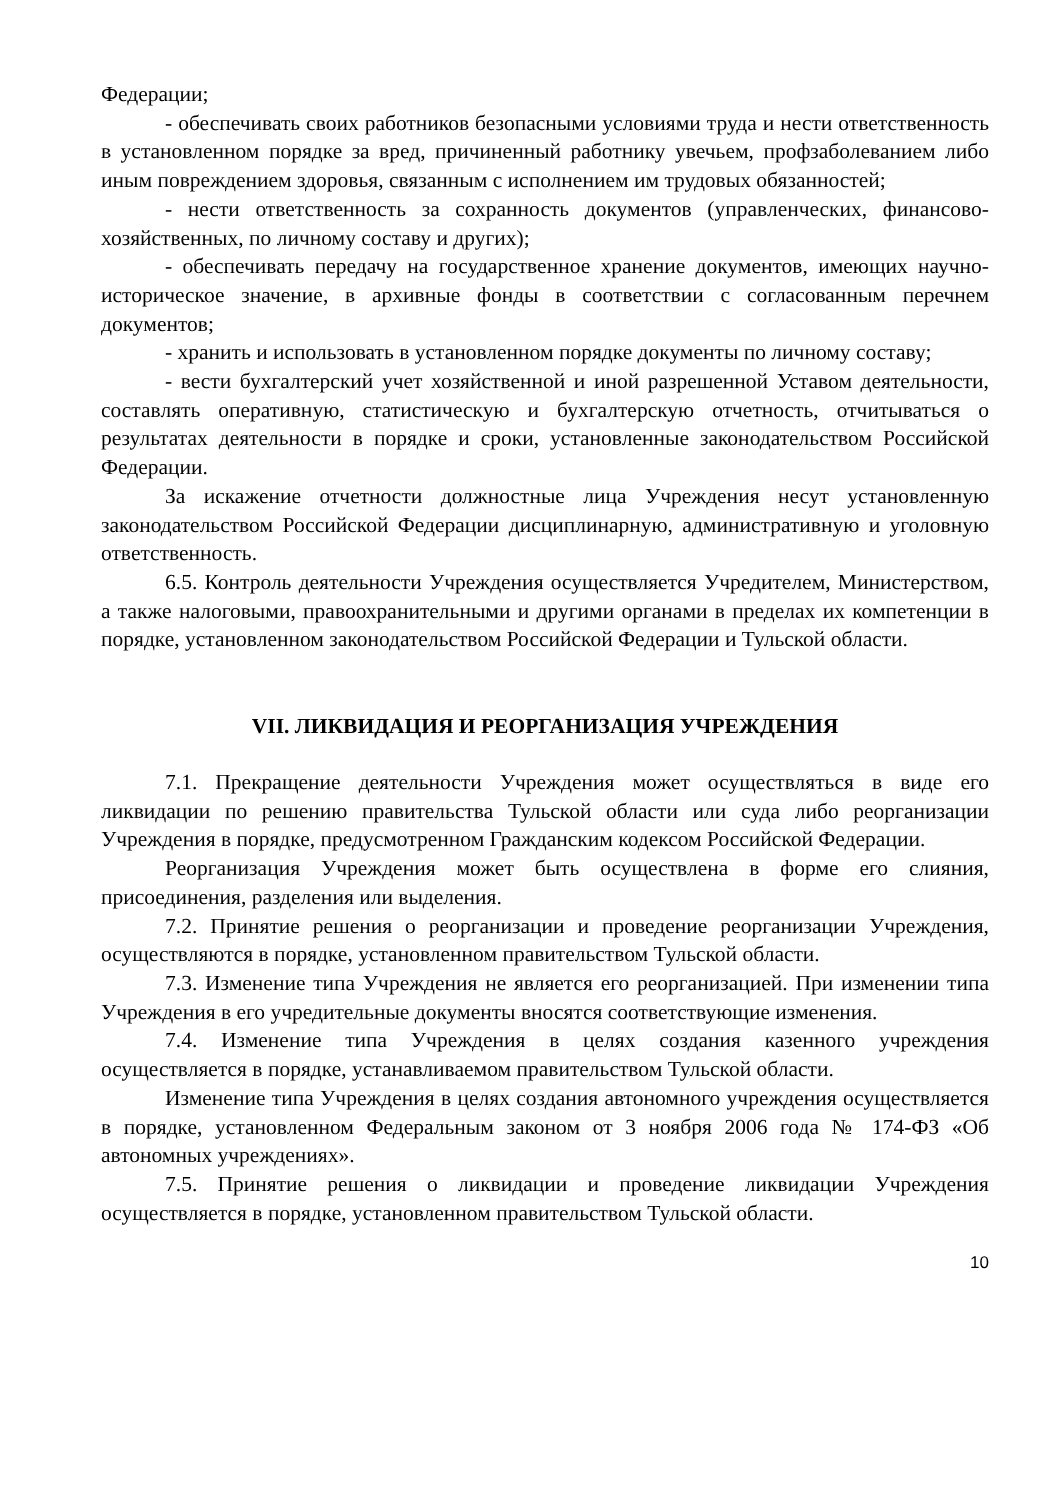Федерации;
- обеспечивать своих работников безопасными условиями труда и нести ответственность в установленном порядке за вред, причиненный работнику увечьем, профзаболеванием либо иным повреждением здоровья, связанным с исполнением им трудовых обязанностей;
- нести ответственность за сохранность документов (управленческих, финансово-хозяйственных, по личному составу и других);
- обеспечивать передачу на государственное хранение документов, имеющих научно-историческое значение, в архивные фонды в соответствии с согласованным перечнем документов;
- хранить и использовать в установленном порядке документы по личному составу;
- вести бухгалтерский учет хозяйственной и иной разрешенной Уставом деятельности, составлять оперативную, статистическую и бухгалтерскую отчетность, отчитываться о результатах деятельности в порядке и сроки, установленные законодательством Российской Федерации.
За искажение отчетности должностные лица Учреждения несут установленную законодательством Российской Федерации дисциплинарную, административную и уголовную ответственность.
6.5. Контроль деятельности Учреждения осуществляется Учредителем, Министерством, а также налоговыми, правоохранительными и другими органами в пределах их компетенции в порядке, установленном законодательством Российской Федерации и Тульской области.
VII. ЛИКВИДАЦИЯ И РЕОРГАНИЗАЦИЯ УЧРЕЖДЕНИЯ
7.1. Прекращение деятельности Учреждения может осуществляться в виде его ликвидации по решению правительства Тульской области или суда либо реорганизации Учреждения в порядке, предусмотренном Гражданским кодексом Российской Федерации.
Реорганизация Учреждения может быть осуществлена в форме его слияния, присоединения, разделения или выделения.
7.2. Принятие решения о реорганизации и проведение реорганизации Учреждения, осуществляются в порядке, установленном правительством Тульской области.
7.3. Изменение типа Учреждения не является его реорганизацией. При изменении типа Учреждения в его учредительные документы вносятся соответствующие изменения.
7.4. Изменение типа Учреждения в целях создания казенного учреждения осуществляется в порядке, устанавливаемом правительством Тульской области.
Изменение типа Учреждения в целях создания автономного учреждения осуществляется в порядке, установленном Федеральным законом от 3 ноября 2006 года № 174-ФЗ «Об автономных учреждениях».
7.5. Принятие решения о ликвидации и проведение ликвидации Учреждения осуществляется в порядке, установленном правительством Тульской области.
10